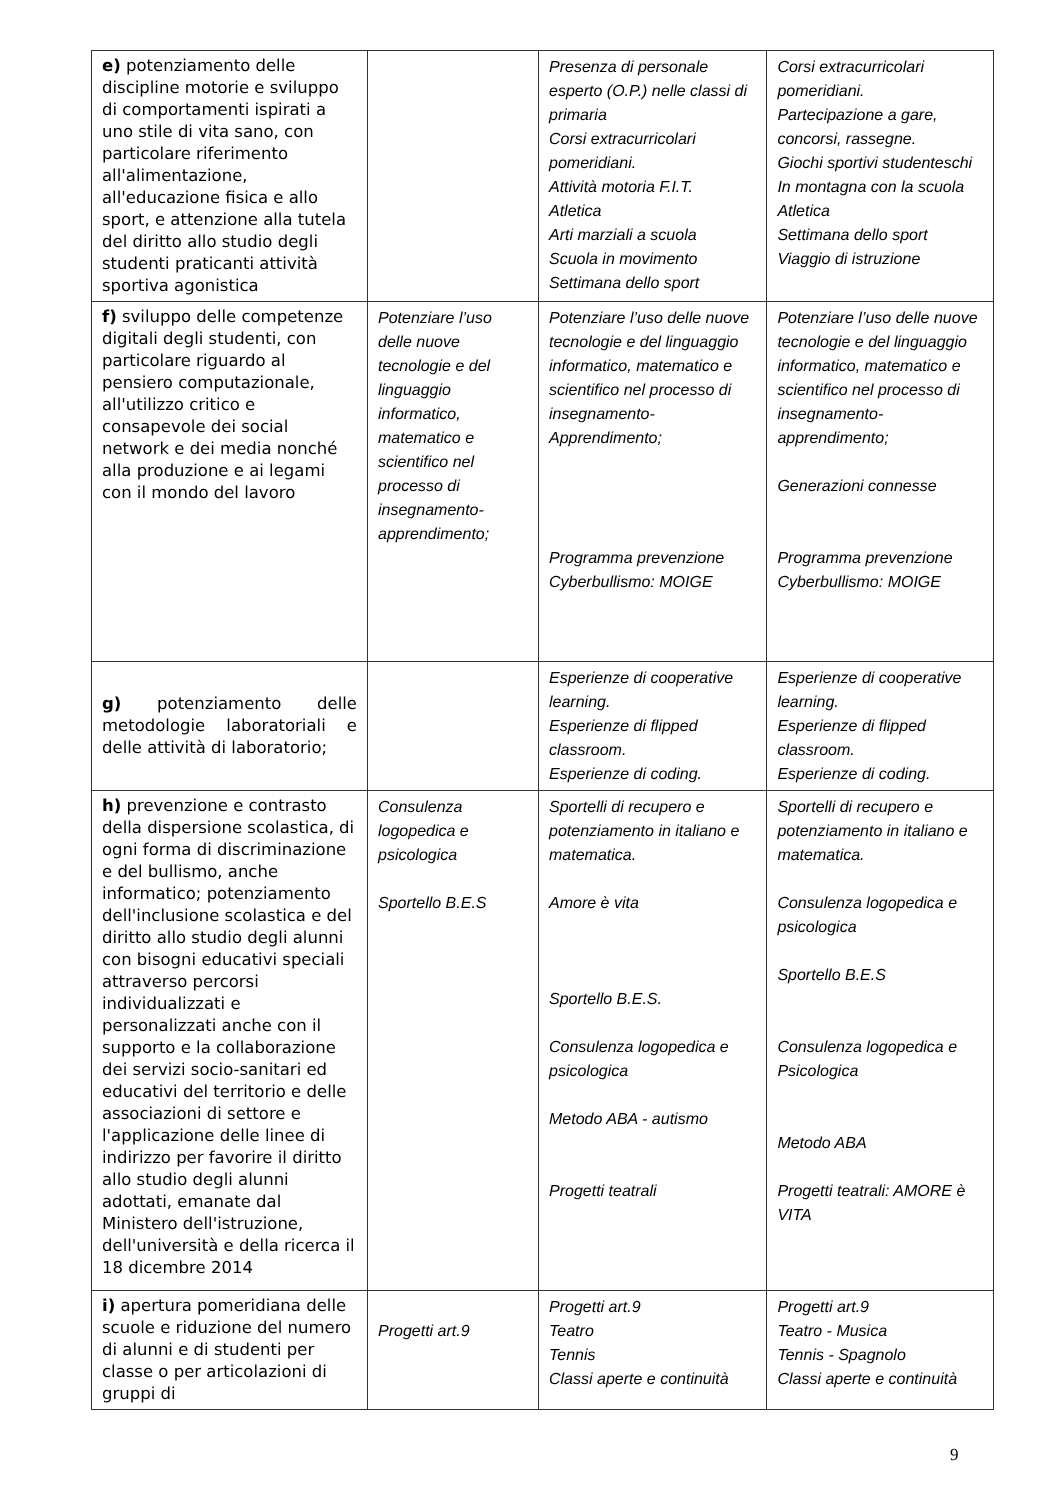| e) potenziamento delle discipline motorie e sviluppo di comportamenti ispirati a uno stile di vita sano, con particolare riferimento all'alimentazione, all'educazione fisica e allo sport, e attenzione alla tutela del diritto allo studio degli studenti praticanti attività sportiva agonistica | | Presenza di personale esperto (O.P.) nelle classi di primaria Corsi extracurricolari pomeridiani. Attività motoria F.I.T. Atletica Arti marziali a scuola Scuola in movimento Settimana dello sport | Corsi extracurricolari pomeridiani. Partecipazione a gare, concorsi, rassegne. Giochi sportivi studenteschi In montagna con la scuola Atletica Settimana dello sport Viaggio di istruzione |
| f) sviluppo delle competenze digitali degli studenti, con particolare riguardo al pensiero computazionale, all'utilizzo critico e consapevole dei social network e dei media nonché alla produzione e ai legami con il mondo del lavoro | Potenziare l’uso delle nuove tecnologie e del linguaggio informatico, matematico e scientifico nel processo di insegnamento-apprendimento; | Potenziare l’uso delle nuove tecnologie e del linguaggio informatico, matematico e scientifico nel processo di insegnamento-Apprendimento; Programma prevenzione Cyberbullismo: MOIGE | Potenziare l’uso delle nuove tecnologie e del linguaggio informatico, matematico e scientifico nel processo di insegnamento-apprendimento; Generazioni connesse Programma prevenzione Cyberbullismo: MOIGE |
| g) potenziamento delle metodologie laboratoriali e delle attività di laboratorio; | | Esperienze di cooperative learning. Esperienze di flipped classroom. Esperienze di coding. | Esperienze di cooperative learning. Esperienze di flipped classroom. Esperienze di coding. |
| h) prevenzione e contrasto della dispersione scolastica, di ogni forma di discriminazione e del bullismo, anche informatico; potenziamento dell'inclusione scolastica e del diritto allo studio degli alunni con bisogni educativi speciali attraverso percorsi individualizzati e personalizzati anche con il supporto e la collaborazione dei servizi socio-sanitari ed educativi del territorio e delle associazioni di settore e l'applicazione delle linee di indirizzo per favorire il diritto allo studio degli alunni adottati, emanate dal Ministero dell'istruzione, dell'università e della ricerca il 18 dicembre 2014 | Consulenza logopedica e psicologica Sportello B.E.S | Sportelli di recupero e potenziamento in italiano e matematica. Amore è vita Sportello B.E.S. Consulenza logopedica e psicologica Metodo ABA - autismo Progetti teatrali | Sportelli di recupero e potenziamento in italiano e matematica. Consulenza logopedica e psicologica Sportello B.E.S Consulenza logopedica e Psicologica Metodo ABA Progetti teatrali: AMORE è VITA |
| i) apertura pomeridiana delle scuole e riduzione del numero di alunni e di studenti per classe o per articolazioni di gruppi di | Progetti art.9 | Progetti art.9 Teatro Tennis Classi aperte e continuità | Progetti art.9 Teatro - Musica Tennis - Spagnolo Classi aperte e continuità |
9